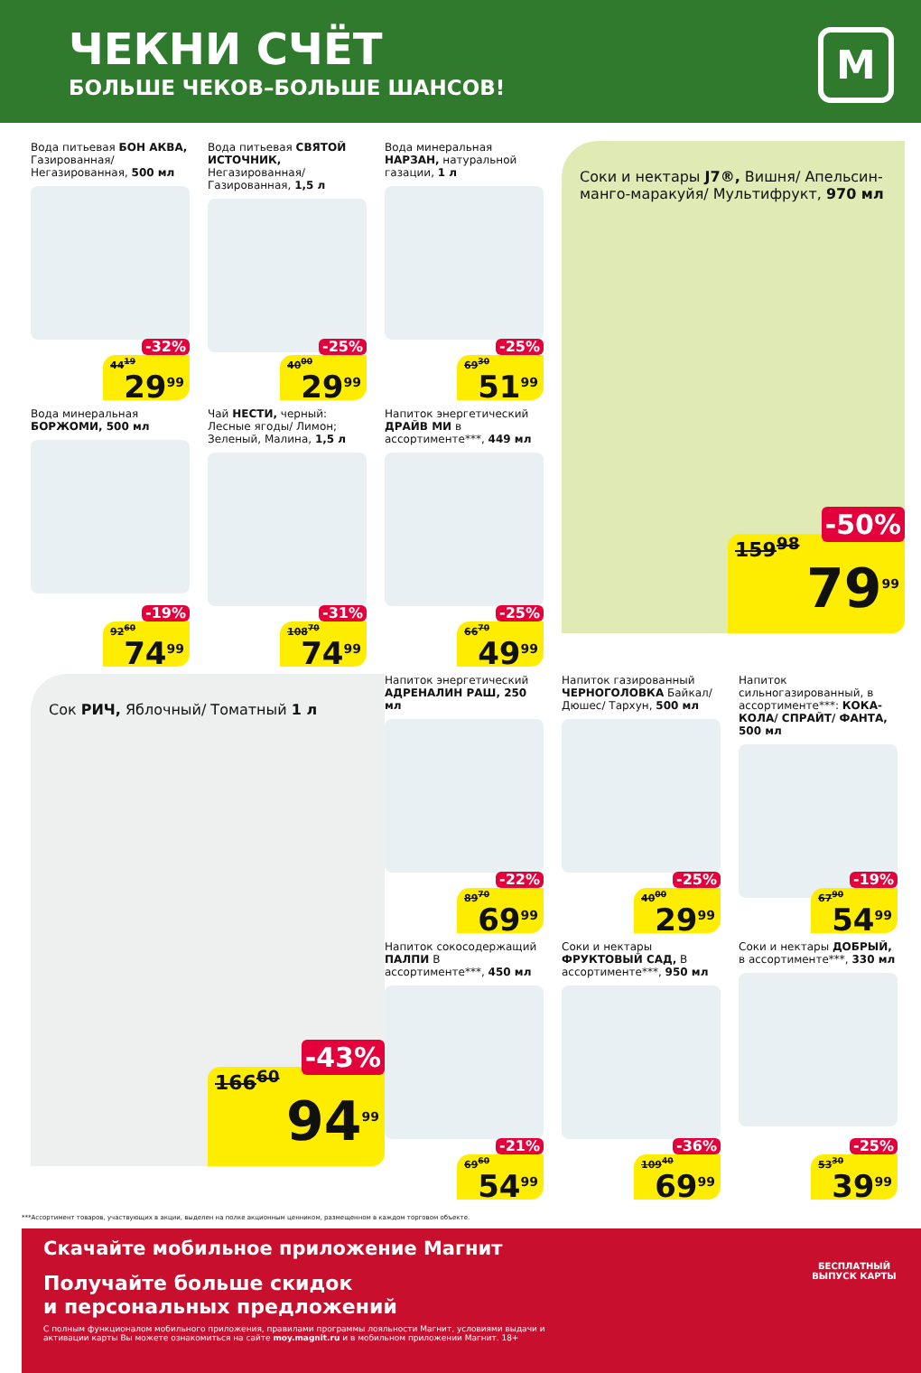ЧЕКНИ СЧЁТ
БОЛЬШЕ ЧЕКОВ–БОЛЬШЕ ШАНСОВ!
М
Вода питьевая БОН АКВА, Газированная/ Негазированная, 500 мл
44<sup>19</sup>
-32%
29<sup>99</sup>
Вода питьевая СВЯТОЙ ИСТОЧНИК, Негазированная/ Газированная, 1,5 л
40<sup>00</sup>
-25%
29<sup>99</sup>
Вода минеральная НАРЗАН, натуральной газации, 1 л
69<sup>30</sup>
-25%
51<sup>99</sup>
Соки и нектары J7®, Вишня/ Апельсин-манго-маракуйя/ Мультифрукт, 970 мл
159<sup>98</sup>
-50%
79<sup>99</sup>
Вода минеральная БОРЖОМИ, 500 мл
92<sup>60</sup>
-19%
74<sup>99</sup>
Чай НЕСТИ, черный: Лесные ягоды/ Лимон; Зеленый, Малина, 1,5 л
108<sup>70</sup>
-31%
74<sup>99</sup>
Напиток энергетический ДРАЙВ МИ в ассортименте***, 449 мл
66<sup>70</sup>
-25%
49<sup>99</sup>
Сок РИЧ, Яблочный/ Томатный 1 л
166<sup>60</sup>
-43%
94<sup>99</sup>
Напиток энергетический АДРЕНАЛИН РАШ, 250 мл
89<sup>70</sup>
-22%
69<sup>99</sup>
Напиток газированный ЧЕРНОГОЛОВКА Байкал/ Дюшес/ Тархун, 500 мл
40<sup>00</sup>
-25%
29<sup>99</sup>
Напиток сильногазированный, в ассортименте***: КОКА-КОЛА/ СПРАЙТ/ ФАНТА, 500 мл
67<sup>90</sup>
-19%
54<sup>99</sup>
Напиток сокосодержащий ПАЛПИ В ассортименте***, 450 мл
69<sup>60</sup>
-21%
54<sup>99</sup>
Соки и нектары ФРУКТОВЫЙ САД, В ассортименте***, 950 мл
109<sup>40</sup>
-36%
69<sup>99</sup>
Соки и нектары ДОБРЫЙ, в ассортименте***, 330 мл
53<sup>30</sup>
-25%
39<sup>99</sup>
***Ассортимент товаров, участвующих в акции, выделен на полке акционным ценником, размещенном в каждом торговом объекте.
Скачайте мобильное приложение Магнит
Получайте больше скидок
и персональных предложений
С полным функционалом мобильного приложения, правилами программы лояльности Магнит, условиями выдачи и активации карты Вы можете ознакомиться на сайте moy.magnit.ru и в мобильном приложении Магнит. 18+
БЕСПЛАТНЫЙ
ВЫПУСК КАРТЫ